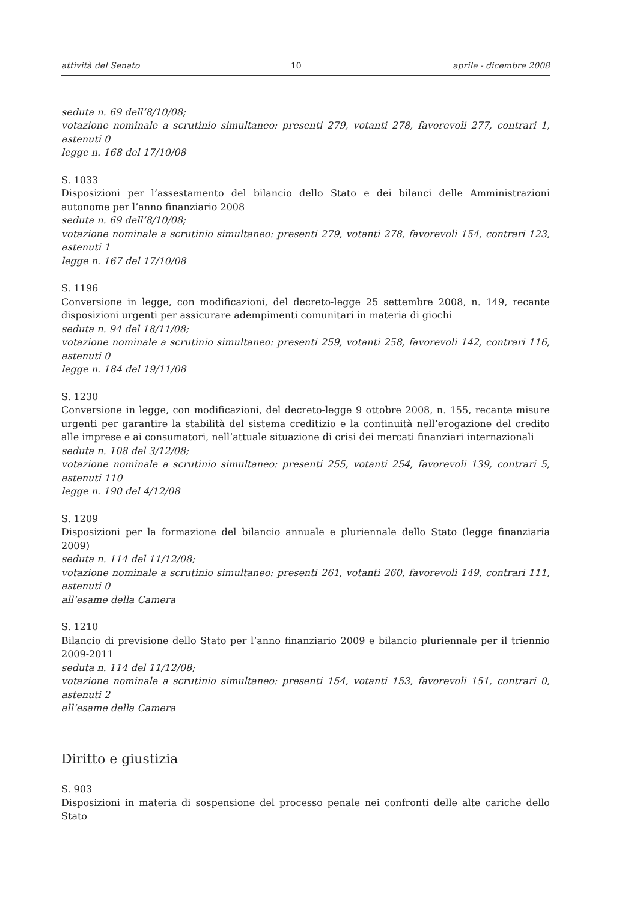attività del Senato 10 aprile - dicembre 2008
seduta n. 69 dell’8/10/08;
votazione nominale a scrutinio simultaneo: presenti 279, votanti 278, favorevoli 277, contrari 1, astenuti 0
legge n. 168 del 17/10/08
S. 1033
Disposizioni per l’assestamento del bilancio dello Stato e dei bilanci delle Amministrazioni autonome per l’anno finanziario 2008
seduta n. 69 dell’8/10/08;
votazione nominale a scrutinio simultaneo: presenti 279, votanti 278, favorevoli 154, contrari 123, astenuti 1
legge n. 167 del 17/10/08
S. 1196
Conversione in legge, con modificazioni, del decreto-legge 25 settembre 2008, n. 149, recante disposizioni urgenti per assicurare adempimenti comunitari in materia di giochi
seduta n. 94 del 18/11/08;
votazione nominale a scrutinio simultaneo: presenti 259, votanti 258, favorevoli 142, contrari 116, astenuti 0
legge n. 184 del 19/11/08
S. 1230
Conversione in legge, con modificazioni, del decreto-legge 9 ottobre 2008, n. 155, recante misure urgenti per garantire la stabilità del sistema creditizio e la continuità nell’erogazione del credito alle imprese e ai consumatori, nell’attuale situazione di crisi dei mercati finanziari internazionali
seduta n. 108 del 3/12/08;
votazione nominale a scrutinio simultaneo: presenti 255, votanti 254, favorevoli 139, contrari 5, astenuti 110
legge n. 190 del 4/12/08
S. 1209
Disposizioni per la formazione del bilancio annuale e pluriennale dello Stato (legge finanziaria 2009)
seduta n. 114 del 11/12/08;
votazione nominale a scrutinio simultaneo: presenti 261, votanti 260, favorevoli 149, contrari 111, astenuti 0
all’esame della Camera
S. 1210
Bilancio di previsione dello Stato per l’anno finanziario 2009 e bilancio pluriennale per il triennio 2009-2011
seduta n. 114 del 11/12/08;
votazione nominale a scrutinio simultaneo: presenti 154, votanti 153, favorevoli 151, contrari 0, astenuti 2
all’esame della Camera
Diritto e giustizia
S. 903
Disposizioni in materia di sospensione del processo penale nei confronti delle alte cariche dello Stato